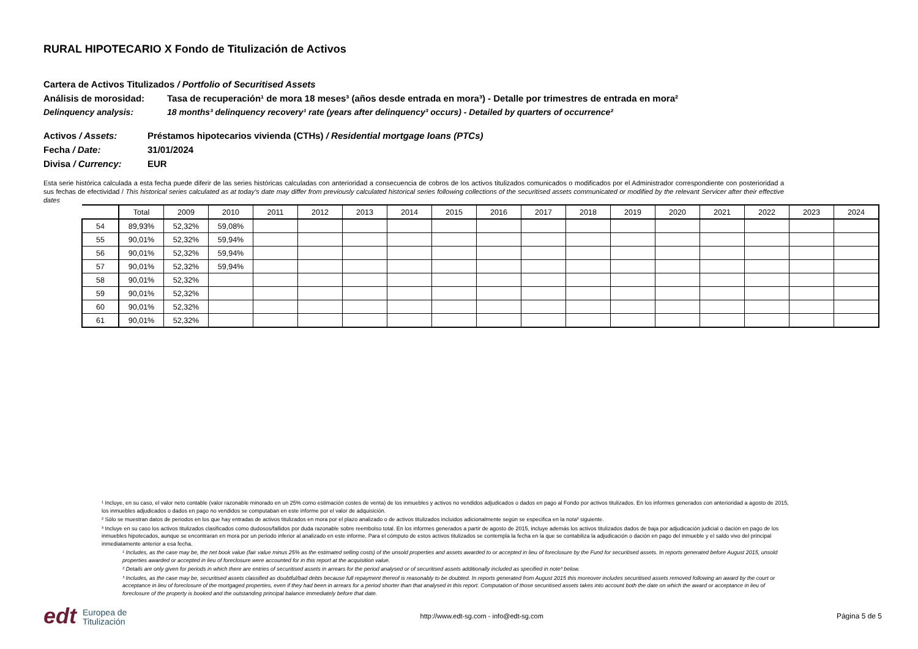RURAL HIPOTECARIO X Fondo de Titulización de Activos
Cartera de Activos Titulizados / Portfolio of Securitised Assets
Análisis de morosidad: Tasa de recuperación¹ de mora 18 meses³ (años desde entrada en mora³) - Detalle por trimestres de entrada en mora²
Delinquency analysis: 18 months³ delinquency recovery¹ rate (years after delinquency³ occurs) - Detailed by quarters of occurrence²
Activos / Assets: Préstamos hipotecarios vivienda (CTHs) / Residential mortgage loans (PTCs)
Fecha / Date: 31/01/2024
Divisa / Currency: EUR
Esta serie histórica calculada a esta fecha puede diferir de las series históricas calculadas con anterioridad a consecuencia de cobros de los activos titulizados comunicados o modificados por el Administrador correspondiente con posterioridad a sus fechas de efectividad / This historical series calculated as at today’s date may differ from previously calculated historical series following collections of the securitised assets communicated or modified by the relevant Servicer after their effective dates
| | Total | 2009 | 2010 | 2011 | 2012 | 2013 | 2014 | 2015 | 2016 | 2017 | 2018 | 2019 | 2020 | 2021 | 2022 | 2023 | 2024 |
| --- | --- | --- | --- | --- | --- | --- | --- | --- | --- | --- | --- | --- | --- | --- | --- | --- | --- |
| 54 | 89,93% | 52,32% | 59,08% | | | | | | | | | | | | | | |
| 55 | 90,01% | 52,32% | 59,94% | | | | | | | | | | | | | | |
| 56 | 90,01% | 52,32% | 59,94% | | | | | | | | | | | | | | |
| 57 | 90,01% | 52,32% | 59,94% | | | | | | | | | | | | | | |
| 58 | 90,01% | 52,32% | | | | | | | | | | | | | | | |
| 59 | 90,01% | 52,32% | | | | | | | | | | | | | | | |
| 60 | 90,01% | 52,32% | | | | | | | | | | | | | | | |
| 61 | 90,01% | 52,32% | | | | | | | | | | | | | | | |
¹ Incluye, en su caso, el valor neto contable (valor razonable minorado en un 25% como estimación costes de venta) de los inmuebles y activos no vendidos adjudicados o dados en pago al Fondo por activos titulizados. En los informes generados con anterioridad a agosto de 2015, los inmuebles adjudicados o dados en pago no vendidos se computaban en este informe por el valor de adquisición.
² Sólo se muestran datos de periodos en los que hay entradas de activos titulizados en mora por el plazo analizado o de activos titulizados incluidos adicionalmente según se especifica en la nota³ siguiente.
³ Incluye en su caso los activos titulizados clasificados como dudosos/fallidos por duda razonable sobre reembolso total. En los informes generados a partir de agosto de 2015, incluye además los activos titulizados dados de baja por adjudicación judicial o dación en pago de los inmuebles hipotecados, aunque se encontraran en mora por un periodo inferior al analizado en este informe. Para el cómputo de estos activos titulizados se contempla la fecha en la que se contabiliza la adjudicación o dación en pago del inmueble y el saldo vivo del principal inmediatamente anterior a esa fecha.
¹ Includes, as the case may be, the net book value (fair value minus 25% as the estimated selling costs) of the unsold properties and assets awarded to or accepted in lieu of foreclosure by the Fund for securitised assets. In reports generated before August 2015, unsold properties awarded or accepted in lieu of foreclosure were accounted for in this report at the acquisition value.
² Details are only given for periods in which there are entries of securitised assets in arrears for the period analysed or of securitised assets additionally included as specified in note³ below.
³ Includes, as the case may be, securitised assets classified as doubtful/bad debts because full repayment thereof is reasonably to be doubted. In reports generated from August 2015 this moreover includes securitised assets removed following an award by the court or acceptance in lieu of foreclosure of the mortgaged properties, even if they had been in arrears for a period shorter than that analysed in this report. Computation of those securitised assets takes into account both the date on which the award or acceptance in lieu of foreclosure of the property is booked and the outstanding principal balance immediately before that date.
edt Europea de
Titulización
http://www.edt-sg.com - info@edt-sg.com
Página 5 de 5